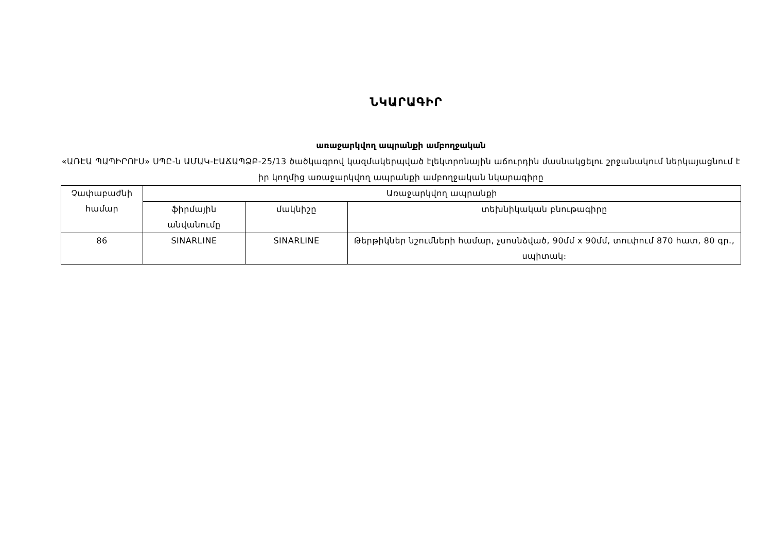ՆԿԱՐԱԳԻՐ
առաջարկվող ապրանքի ամբողջական
«ԱՌԷԱ ՊԱՊԻՐՈՒՍ» ՍՊԸ-ն ԱՄԱԿ-ԷԱՃԱՊՁԲ-25/13 ծածկագրով կազմակերպված էլեկտրոնային աճուրդին մասնակցելու շրջանակում ներկայացնում է իր կողմից առաջարկվող ապրանքի ամբողջական նկարագիրը
| Չափաբաժնի համար | Առաջարկվող ապրանքի | | |
| --- | --- | --- | --- |
| | ֆիրմային անվանումը | մակնիշը | տեխնիկական բնութագիրը |
| 86 | SINARLINE | SINARLINE | Թերթիկներ նշումների համար, չսոսնձված, 90մմ x 90մմ, տուփում 870 հատ, 80 գր., սպիտակ։ |